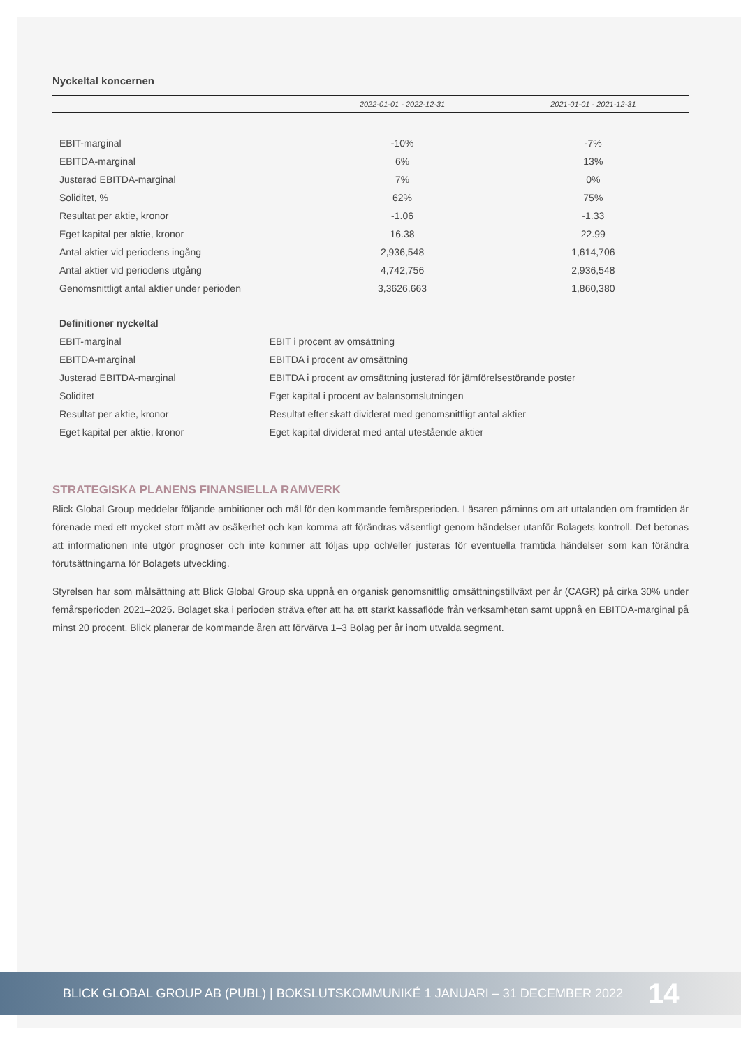Nyckeltal koncernen
| | 2022-01-01 - 2022-12-31 | 2021-01-01 - 2021-12-31 |
| --- | --- | --- |
| EBIT-marginal | -10% | -7% |
| EBITDA-marginal | 6% | 13% |
| Justerad EBITDA-marginal | 7% | 0% |
| Soliditet, % | 62% | 75% |
| Resultat per aktie, kronor | -1.06 | -1.33 |
| Eget kapital per aktie, kronor | 16.38 | 22.99 |
| Antal aktier vid periodens ingång | 2,936,548 | 1,614,706 |
| Antal aktier vid periodens utgång | 4,742,756 | 2,936,548 |
| Genomsnittligt antal aktier under perioden | 3,3626,663 | 1,860,380 |
| Definitioner nyckeltal | |
| EBIT-marginal | EBIT i procent av omsättning |
| EBITDA-marginal | EBITDA i procent av omsättning |
| Justerad EBITDA-marginal | EBITDA i procent av omsättning justerad för jämförelsestörande poster |
| Soliditet | Eget kapital i procent av balansomslutningen |
| Resultat per aktie, kronor | Resultat efter skatt dividerat med genomsnittligt antal aktier |
| Eget kapital per aktie, kronor | Eget kapital dividerat med antal utestående aktier |
STRATEGISKA PLANENS FINANSIELLA RAMVERK
Blick Global Group meddelar följande ambitioner och mål för den kommande femårsperioden. Läsaren påminns om att uttalanden om framtiden är förenade med ett mycket stort mått av osäkerhet och kan komma att förändras väsentligt genom händelser utanför Bolagets kontroll. Det betonas att informationen inte utgör prognoser och inte kommer att följas upp och/eller justeras för eventuella framtida händelser som kan förändra förutsättningarna för Bolagets utveckling.
Styrelsen har som målsättning att Blick Global Group ska uppnå en organisk genomsnittlig omsättningstillväxt per år (CAGR) på cirka 30% under femårsperioden 2021–2025. Bolaget ska i perioden sträva efter att ha ett starkt kassaflöde från verksamheten samt uppnå en EBITDA-marginal på minst 20 procent. Blick planerar de kommande åren att förvärva 1–3 Bolag per år inom utvalda segment.
BLICK GLOBAL GROUP AB (PUBL) | BOKSLUTSKOMMUNIKÉ 1 JANUARI – 31 DECEMBER 2022 14